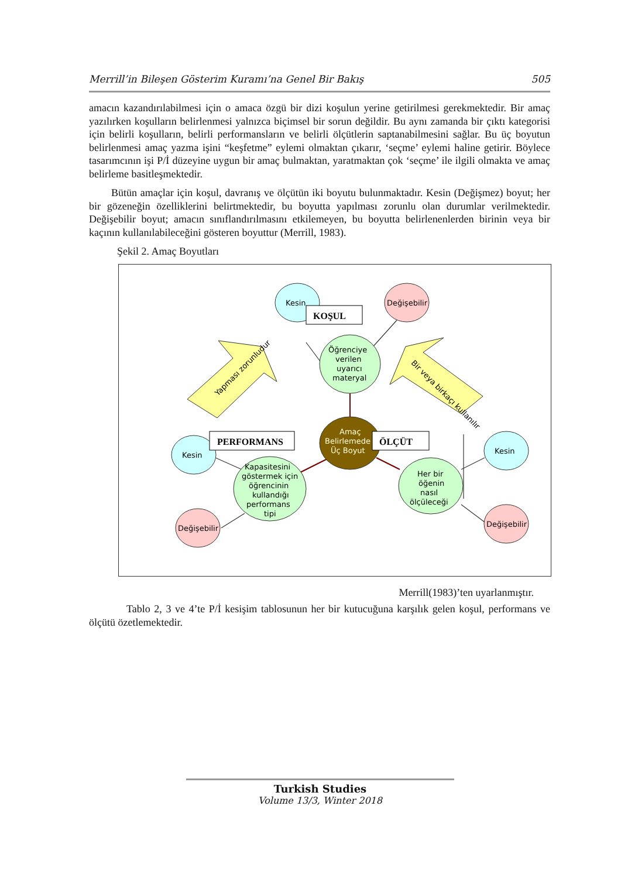Merrill’in Bileşen Gösterim Kuramı’na Genel Bir Bakış 505
amacın kazandırılabilmesi için o amaca özgü bir dizi koşulun yerine getirilmesi gerekmektedir. Bir amaç yazılırken koşulların belirlenmesi yalnızca biçimsel bir sorun değildir. Bu aynı zamanda bir çıktı kategorisi için belirli koşulların, belirli performansların ve belirli ölçütlerin saptanabilmesini sağlar. Bu üç boyutun belirlenmesi amaç yazma işini “keşfetme” eylemi olmaktan çıkarır, ‘seçme’ eylemi haline getirir. Böylece tasarımcının işi P/İ düzeyine uygun bir amaç bulmaktan, yaratmaktan çok ‘seçme’ ile ilgili olmakta ve amaç belirleme basitleşmektedir.
Bütün amaçlar için koşul, davranış ve ölçütün iki boyutu bulunmaktadır. Kesin (Değişmez) boyut; her bir gözeneğin özelliklerini belirtmektedir, bu boyutta yapılması zorunlu olan durumlar verilmektedir. Değişebilir boyut; amacın sınıflandırılmasını etkilemeyen, bu boyutta belirlenenlerden birinin veya bir kaçının kullanılabileceğini gösteren boyuttur (Merrill, 1983).
Şekil 2. Amaç Boyutları
Kesin
Değişebilir
KOŞUL
Öğrenciye
verilen
uyarıcı
materyal
Amaç
Belirlemede
Üç Boyut
PERFORMANS
ÖLÇÜT
Kesin
Değişebilir
Kapasitesini
göstermek için
öğrencinin
kullandığı
performans
tipi
Her bir
öğenin
nasıl
ölçüleceği
Kesin
Değişebilir
Yapması zorunludur
Bir veya birkaçı kullanılır
Merrill(1983)’ten uyarlanmıştır.
Tablo 2, 3 ve 4’te P/İ kesişim tablosunun her bir kutucuğuna karşılık gelen koşul, performans ve ölçütü özetlemektedir.
Turkish Studies
Volume 13/3, Winter 2018